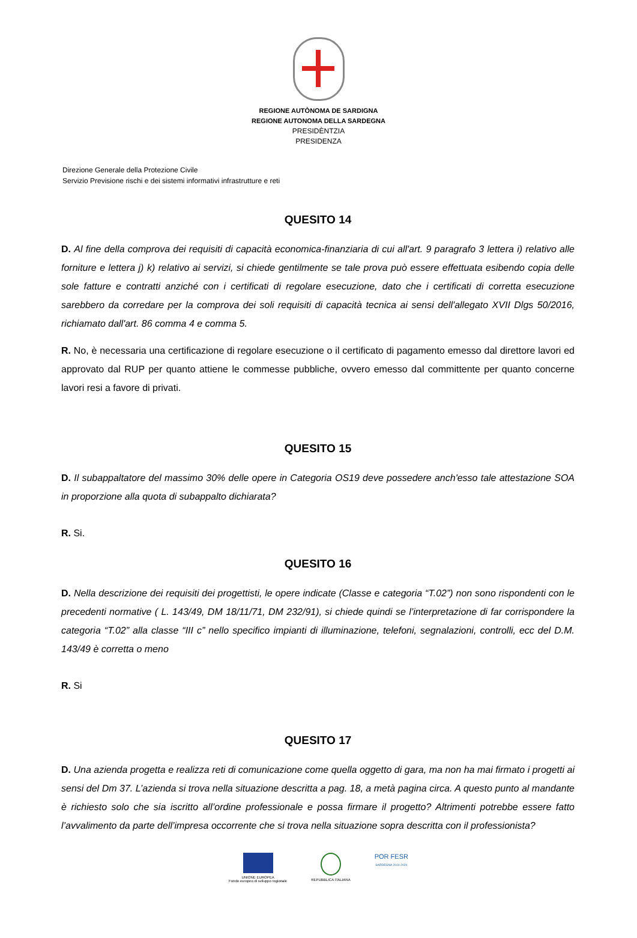REGIONE AUTÒNOMA DE SARDIGNA
REGIONE AUTONOMA DELLA SARDEGNA
PRESIDÈNTZIA
PRESIDENZA
Direzione Generale della Protezione Civile
Servizio Previsione rischi e dei sistemi informativi infrastrutture e reti
QUESITO 14
D. Al fine della comprova dei requisiti di capacità economica-finanziaria di cui all'art. 9 paragrafo 3 lettera i) relativo alle forniture e lettera j) k) relativo ai servizi, si chiede gentilmente se tale prova può essere effettuata esibendo copia delle sole fatture e contratti anziché con i certificati di regolare esecuzione, dato che i certificati di corretta esecuzione sarebbero da corredare per la comprova dei soli requisiti di capacità tecnica ai sensi dell'allegato XVII Dlgs 50/2016, richiamato dall'art. 86 comma 4 e comma 5.
R. No, è necessaria una certificazione di regolare esecuzione o il certificato di pagamento emesso dal direttore lavori ed approvato dal RUP per quanto attiene le commesse pubbliche, ovvero emesso dal committente per quanto concerne lavori resi a favore di privati.
QUESITO 15
D. Il subappaltatore del massimo 30% delle opere in Categoria OS19 deve possedere anch'esso tale attestazione SOA in proporzione alla quota di subappalto dichiarata?
R. Si.
QUESITO 16
D. Nella descrizione dei requisiti dei progettisti, le opere indicate (Classe e categoria “T.02”) non sono rispondenti con le precedenti normative ( L. 143/49, DM 18/11/71, DM 232/91), si chiede quindi se l’interpretazione di far corrispondere la categoria “T.02” alla classe “III c” nello specifico impianti di illuminazione, telefoni, segnalazioni, controlli, ecc del D.M. 143/49 è corretta o meno
R. Si
QUESITO 17
D. Una azienda progetta e realizza reti di comunicazione come quella oggetto di gara, ma non ha mai firmato i progetti ai sensi del Dm 37. L’azienda si trova nella situazione descritta a pag. 18, a metà pagina circa. A questo punto al mandante è richiesto solo che sia iscritto all’ordine professionale e possa firmare il progetto? Altrimenti potrebbe essere fatto l’avvalimento da parte dell’impresa occorrente che si trova nella situazione sopra descritta con il professionista?
UNIONE EUROPEA
Fondo europeo di sviluppo regionale
REPUBBLICA ITALIANA
POR FESR
SARDEGNA 2014-2020